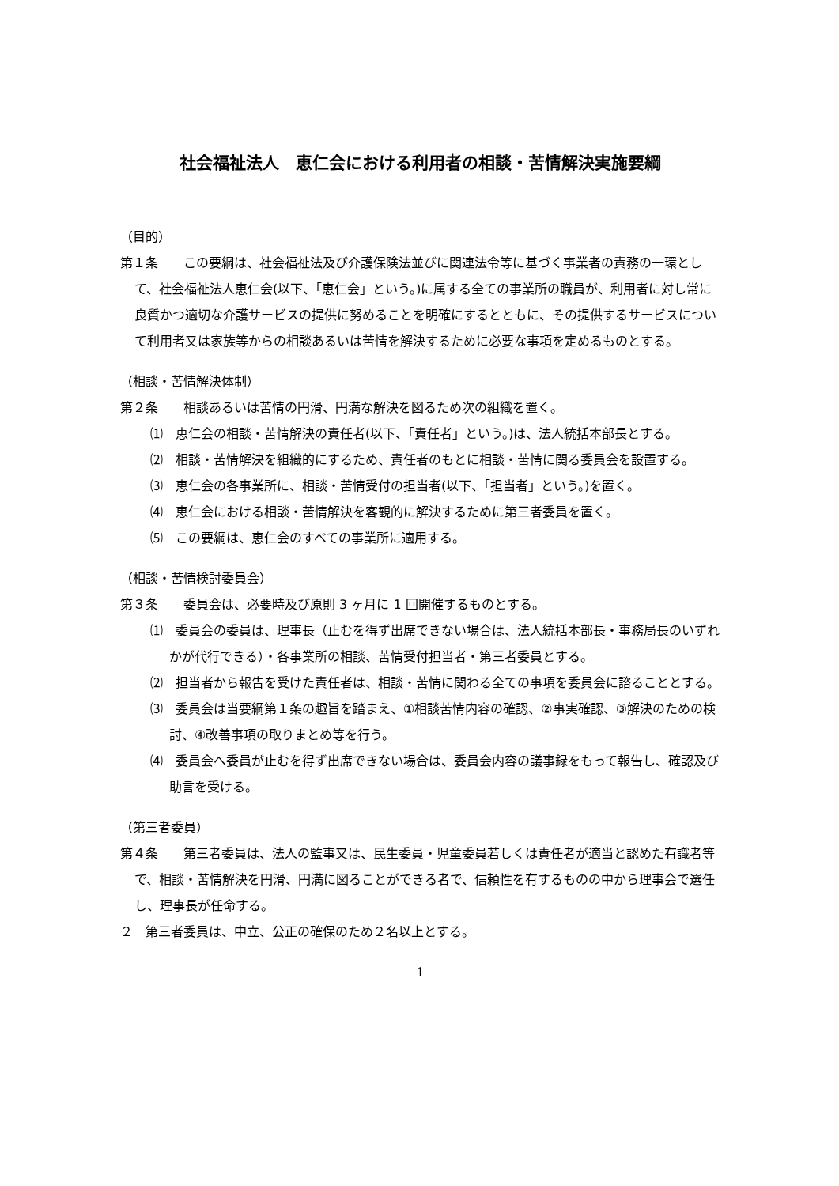社会福祉法人　恵仁会における利用者の相談・苦情解決実施要綱
（目的）
第１条　　この要綱は、社会福祉法及び介護保険法並びに関連法令等に基づく事業者の責務の一環として、社会福祉法人恵仁会(以下、「恵仁会」という。)に属する全ての事業所の職員が、利用者に対し常に良質かつ適切な介護サービスの提供に努めることを明確にするとともに、その提供するサービスについて利用者又は家族等からの相談あるいは苦情を解決するために必要な事項を定めるものとする。
（相談・苦情解決体制）
第２条　　相談あるいは苦情の円滑、円満な解決を図るため次の組織を置く。
⑴　恵仁会の相談・苦情解決の責任者(以下、「責任者」という。)は、法人統括本部長とする。
⑵　相談・苦情解決を組織的にするため、責任者のもとに相談・苦情に関る委員会を設置する。
⑶　恵仁会の各事業所に、相談・苦情受付の担当者(以下、「担当者」という。)を置く。
⑷　恵仁会における相談・苦情解決を客観的に解決するために第三者委員を置く。
⑸　この要綱は、恵仁会のすべての事業所に適用する。
（相談・苦情検討委員会）
第３条　　委員会は、必要時及び原則 3 ヶ月に 1 回開催するものとする。
⑴　委員会の委員は、理事長（止むを得ず出席できない場合は、法人統括本部長・事務局長のいずれかが代行できる）・各事業所の相談、苦情受付担当者・第三者委員とする。
⑵　担当者から報告を受けた責任者は、相談・苦情に関わる全ての事項を委員会に諮ることとする。
⑶　委員会は当要綱第１条の趣旨を踏まえ、①相談苦情内容の確認、②事実確認、③解決のための検討、④改善事項の取りまとめ等を行う。
⑷　委員会へ委員が止むを得ず出席できない場合は、委員会内容の議事録をもって報告し、確認及び助言を受ける。
（第三者委員）
第４条　　第三者委員は、法人の監事又は、民生委員・児童委員若しくは責任者が適当と認めた有識者等で、相談・苦情解決を円滑、円満に図ることができる者で、信頼性を有するものの中から理事会で選任し、理事長が任命する。
２　第三者委員は、中立、公正の確保のため２名以上とする。
1